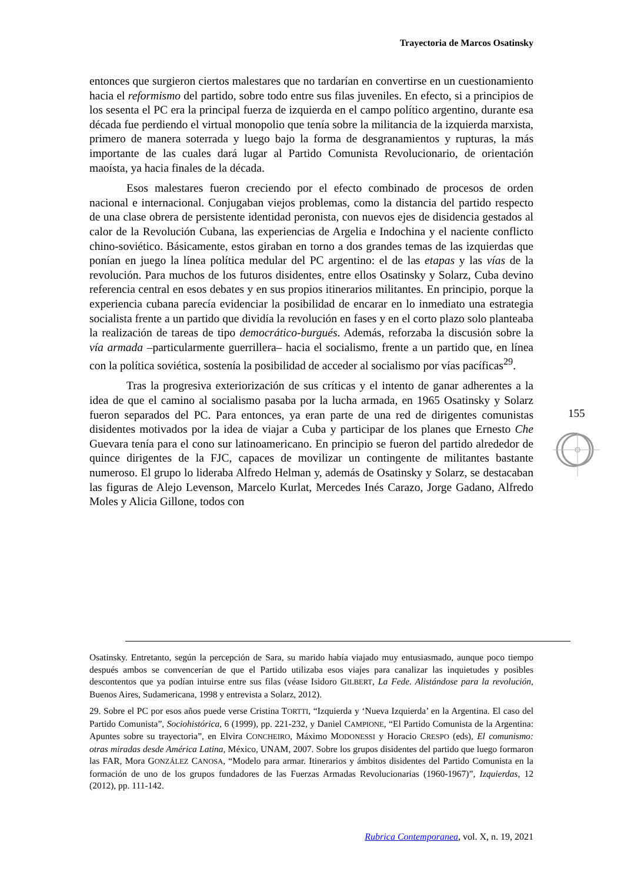Trayectoria de Marcos Osatinsky
entonces que surgieron ciertos malestares que no tardarían en convertirse en un cuestionamiento hacia el reformismo del partido, sobre todo entre sus filas juveniles. En efecto, si a principios de los sesenta el PC era la principal fuerza de izquierda en el campo político argentino, durante esa década fue perdiendo el virtual monopolio que tenía sobre la militancia de la izquierda marxista, primero de manera soterrada y luego bajo la forma de desgranamientos y rupturas, la más importante de las cuales dará lugar al Partido Comunista Revolucionario, de orientación maoísta, ya hacia finales de la década.
Esos malestares fueron creciendo por el efecto combinado de procesos de orden nacional e internacional. Conjugaban viejos problemas, como la distancia del partido respecto de una clase obrera de persistente identidad peronista, con nuevos ejes de disidencia gestados al calor de la Revolución Cubana, las experiencias de Argelia e Indochina y el naciente conflicto chino-soviético. Básicamente, estos giraban en torno a dos grandes temas de las izquierdas que ponían en juego la línea política medular del PC argentino: el de las etapas y las vías de la revolución. Para muchos de los futuros disidentes, entre ellos Osatinsky y Solarz, Cuba devino referencia central en esos debates y en sus propios itinerarios militantes. En principio, porque la experiencia cubana parecía evidenciar la posibilidad de encarar en lo inmediato una estrategia socialista frente a un partido que dividía la revolución en fases y en el corto plazo solo planteaba la realización de tareas de tipo democrático-burgués. Además, reforzaba la discusión sobre la vía armada –particularmente guerrillera– hacia el socialismo, frente a un partido que, en línea con la política soviética, sostenía la posibilidad de acceder al socialismo por vías pacíficas<sup>29</sup>.
Tras la progresiva exteriorización de sus críticas y el intento de ganar adherentes a la idea de que el camino al socialismo pasaba por la lucha armada, en 1965 Osatinsky y Solarz fueron separados del PC. Para entonces, ya eran parte de una red de dirigentes comunistas disidentes motivados por la idea de viajar a Cuba y participar de los planes que Ernesto Che Guevara tenía para el cono sur latinoamericano. En principio se fueron del partido alrededor de quince dirigentes de la FJC, capaces de movilizar un contingente de militantes bastante numeroso. El grupo lo lideraba Alfredo Helman y, además de Osatinsky y Solarz, se destacaban las figuras de Alejo Levenson, Marcelo Kurlat, Mercedes Inés Carazo, Jorge Gadano, Alfredo Moles y Alicia Gillone, todos con
155
Osatinsky. Entretanto, según la percepción de Sara, su marido había viajado muy entusiasmado, aunque poco tiempo después ambos se convencerían de que el Partido utilizaba esos viajes para canalizar las inquietudes y posibles descontentos que ya podían intuirse entre sus filas (véase Isidoro GILBERT, La Fede. Alistándose para la revolución, Buenos Aires, Sudamericana, 1998 y entrevista a Solarz, 2012).
29. Sobre el PC por esos años puede verse Cristina TORTTI, “Izquierda y ‘Nueva Izquierda’ en la Argentina. El caso del Partido Comunista”, Sociohistórica, 6 (1999), pp. 221-232, y Daniel CAMPIONE, “El Partido Comunista de la Argentina: Apuntes sobre su trayectoria”, en Elvira CONCHEIRO, Máximo MODONESSI y Horacio CRESPO (eds), El comunismo: otras miradas desde América Latina, México, UNAM, 2007. Sobre los grupos disidentes del partido que luego formaron las FAR, Mora GONZÁLEZ CANOSA, “Modelo para armar. Itinerarios y ámbitos disidentes del Partido Comunista en la formación de uno de los grupos fundadores de las Fuerzas Armadas Revolucionarias (1960-1967)”, Izquierdas, 12 (2012), pp. 111-142.
Rubrica Contemporanea, vol. X, n. 19, 2021